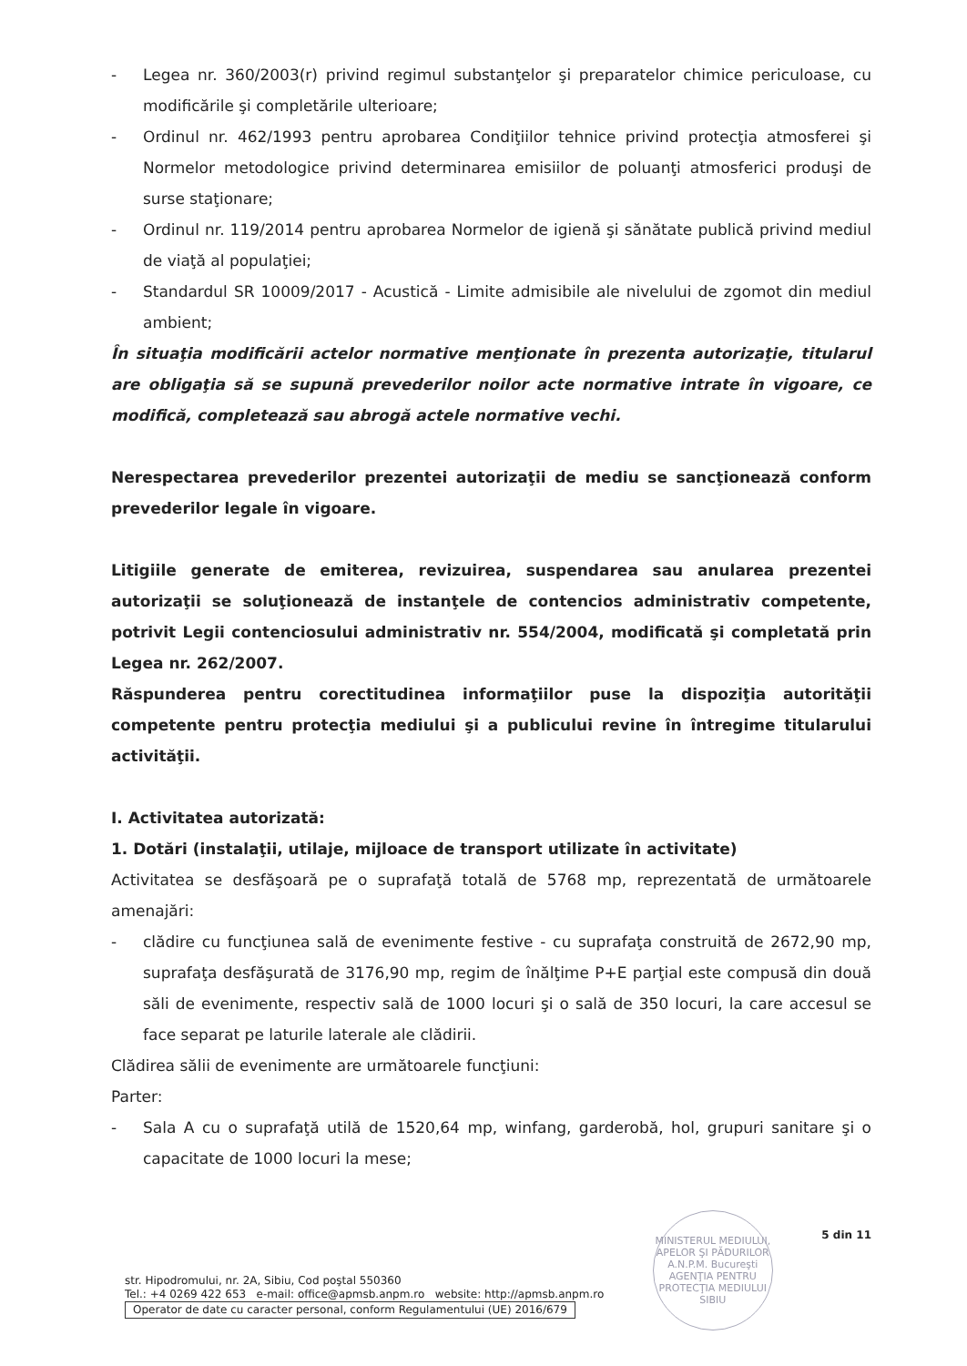- Legea nr. 360/2003(r) privind regimul substanţelor şi preparatelor chimice periculoase, cu modificările şi completările ulterioare;
- Ordinul nr. 462/1993 pentru aprobarea Condiţiilor tehnice privind protecţia atmosferei şi Normelor metodologice privind determinarea emisiilor de poluanţi atmosferici produşi de surse staţionare;
- Ordinul nr. 119/2014 pentru aprobarea Normelor de igienă şi sănătate publică privind mediul de viaţă al populaţiei;
- Standardul SR 10009/2017 - Acustică - Limite admisibile ale nivelului de zgomot din mediul ambient;
În situaţia modificării actelor normative menţionate în prezenta autorizaţie, titularul are obligaţia să se supună prevederilor noilor acte normative intrate în vigoare, ce modifică, completează sau abrogă actele normative vechi.
Nerespectarea prevederilor prezentei autorizaţii de mediu se sancţionează conform prevederilor legale în vigoare.
Litigiile generate de emiterea, revizuirea, suspendarea sau anularea prezentei autorizaţii se soluţionează de instanţele de contencios administrativ competente, potrivit Legii contenciosului administrativ nr. 554/2004, modificată şi completată prin Legea nr. 262/2007.
Răspunderea pentru corectitudinea informaţiilor puse la dispoziţia autorităţii competente pentru protecţia mediului şi a publicului revine în întregime titularului activităţii.
I. Activitatea autorizată:
1. Dotări (instalaţii, utilaje, mijloace de transport utilizate în activitate)
Activitatea se desfăşoară pe o suprafaţă totală de 5768 mp, reprezentată de următoarele amenajări:
- clădire cu funcţiunea sală de evenimente festive - cu suprafaţa construită de 2672,90 mp, suprafaţa desfăşurată de 3176,90 mp, regim de înălţime P+E parţial este compusă din două săli de evenimente, respectiv sală de 1000 locuri şi o sală de 350 locuri, la care accesul se face separat pe laturile laterale ale clădirii.
Clădirea sălii de evenimente are următoarele funcţiuni:
Parter:
- Sala A cu o suprafaţă utilă de 1520,64 mp, winfang, garderobă, hol, grupuri sanitare şi o capacitate de 1000 locuri la mese;
str. Hipodromului, nr. 2A, Sibiu, Cod poştal 550360
Tel.: +4 0269 422 653 e-mail: office@apmsb.anpm.ro website: http://apmsb.anpm.ro
Operator de date cu caracter personal, conform Regulamentului (UE) 2016/679
MINISTERUL MEDIULUI, APELOR ŞI PĂDURILOR
A.N.P.M. Bucureşti
AGENŢIA PENTRU PROTECŢIA MEDIULUI SIBIU
5 din 11